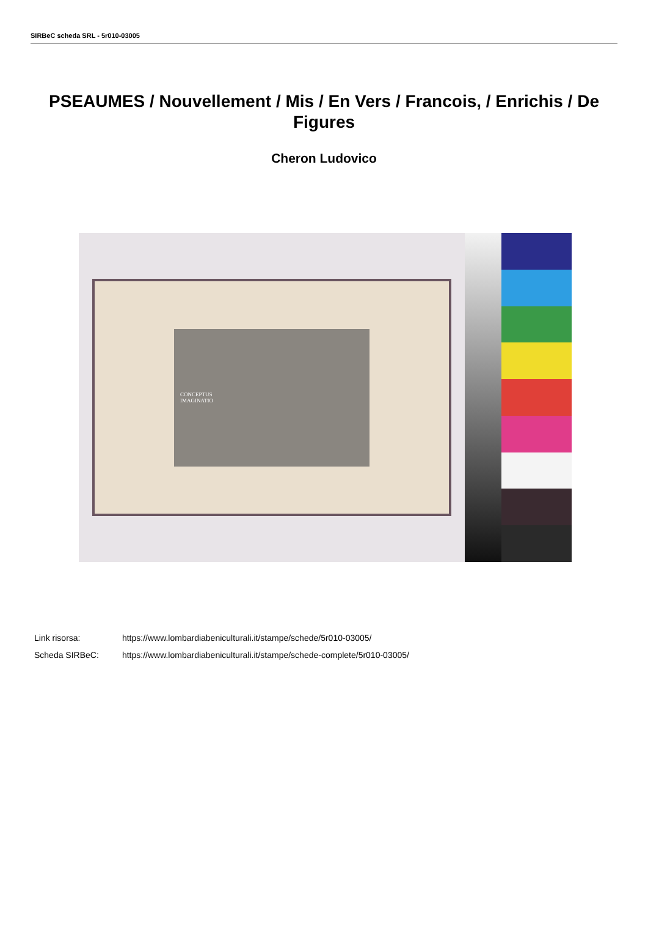SIRBeC scheda SRL - 5r010-03005
PSEAUMES / Nouvellement / Mis / En Vers / Francois, / Enrichis / De Figures
Cheron Ludovico
CONCEPTUS
IMAGINATIO
Link risorsa: https://www.lombardiabeniculturali.it/stampe/schede/5r010-03005/
Scheda SIRBeC: https://www.lombardiabeniculturali.it/stampe/schede-complete/5r010-03005/